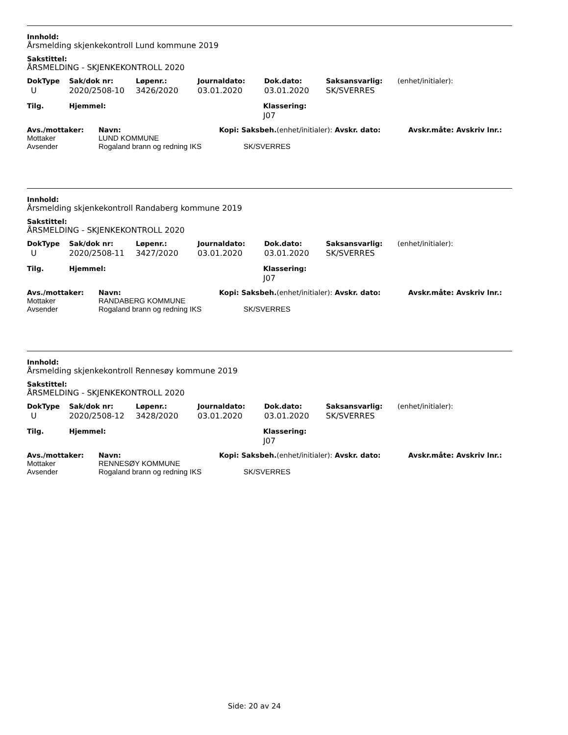Innhold:
Årsmelding skjenkekontroll Lund kommune 2019
Sakstittel:
ÅRSMELDING - SKJENKEKONTROLL 2020
| DokType | Sak/dok nr: | Løpenr.: | Journaldato: | Dok.dato: | Saksansvarlig: | (enhet/initialer): |
| --- | --- | --- | --- | --- | --- | --- |
| U | 2020/2508-10 | 3426/2020 | 03.01.2020 | 03.01.2020 | SK/SVERRES | |
| Tilg. | Hjemmel: | Klassering: |
| --- | --- | --- |
| | | J07 |
| Avs./mottaker: | Navn: | Kopi: Saksbeh. (enhet/initialer): Avskr. dato: | Avskr.måte: Avskriv lnr.: |
| --- | --- | --- | --- |
| Mottaker | LUND KOMMUNE | | |
| Avsender | Rogaland brann og redning IKS | SK/SVERRES | |
Innhold:
Årsmelding skjenkekontroll Randaberg kommune 2019
Sakstittel:
ÅRSMELDING - SKJENKEKONTROLL 2020
| DokType | Sak/dok nr: | Løpenr.: | Journaldato: | Dok.dato: | Saksansvarlig: | (enhet/initialer): |
| --- | --- | --- | --- | --- | --- | --- |
| U | 2020/2508-11 | 3427/2020 | 03.01.2020 | 03.01.2020 | SK/SVERRES | |
| Tilg. | Hjemmel: | Klassering: |
| --- | --- | --- |
| | | J07 |
| Avs./mottaker: | Navn: | Kopi: Saksbeh. (enhet/initialer): Avskr. dato: | Avskr.måte: Avskriv lnr.: |
| --- | --- | --- | --- |
| Mottaker | RANDABERG KOMMUNE | | |
| Avsender | Rogaland brann og redning IKS | SK/SVERRES | |
Innhold:
Årsmelding skjenkekontroll Rennesøy kommune 2019
Sakstittel:
ÅRSMELDING - SKJENKEKONTROLL 2020
| DokType | Sak/dok nr: | Løpenr.: | Journaldato: | Dok.dato: | Saksansvarlig: | (enhet/initialer): |
| --- | --- | --- | --- | --- | --- | --- |
| U | 2020/2508-12 | 3428/2020 | 03.01.2020 | 03.01.2020 | SK/SVERRES | |
| Tilg. | Hjemmel: | Klassering: |
| --- | --- | --- |
| | | J07 |
| Avs./mottaker: | Navn: | Kopi: Saksbeh. (enhet/initialer): Avskr. dato: | Avskr.måte: Avskriv lnr.: |
| --- | --- | --- | --- |
| Mottaker | RENNESØY KOMMUNE | | |
| Avsender | Rogaland brann og redning IKS | SK/SVERRES | |
Side: 20 av 24